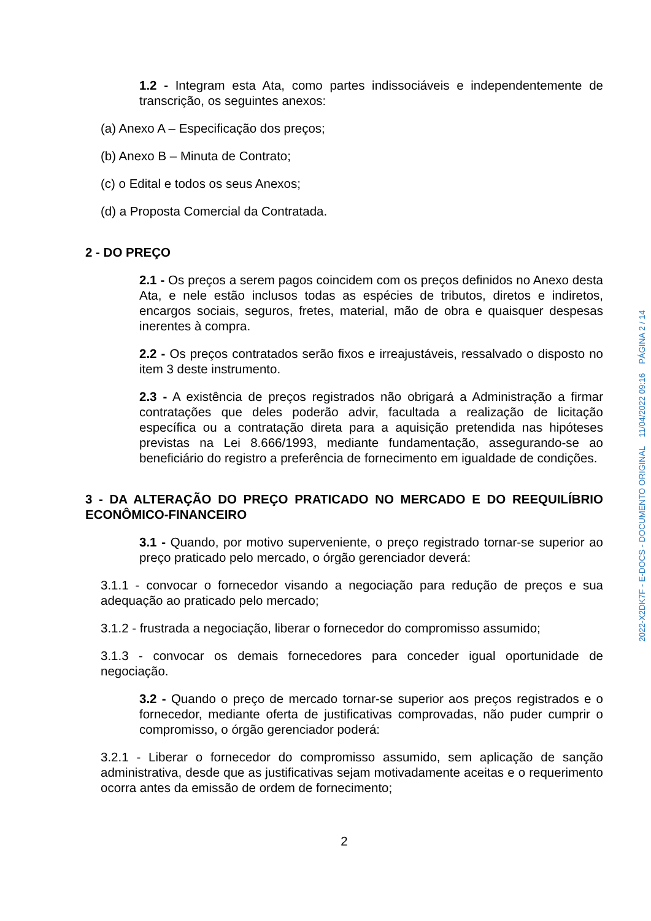1.2 - Integram esta Ata, como partes indissociáveis e independentemente de transcrição, os seguintes anexos:
(a) Anexo A – Especificação dos preços;
(b) Anexo B – Minuta de Contrato;
(c) o Edital e todos os seus Anexos;
(d) a Proposta Comercial da Contratada.
2 - DO PREÇO
2.1 - Os preços a serem pagos coincidem com os preços definidos no Anexo desta Ata, e nele estão inclusos todas as espécies de tributos, diretos e indiretos, encargos sociais, seguros, fretes, material, mão de obra e quaisquer despesas inerentes à compra.
2.2 - Os preços contratados serão fixos e irreajustáveis, ressalvado o disposto no item 3 deste instrumento.
2.3 - A existência de preços registrados não obrigará a Administração a firmar contratações que deles poderão advir, facultada a realização de licitação específica ou a contratação direta para a aquisição pretendida nas hipóteses previstas na Lei 8.666/1993, mediante fundamentação, assegurando-se ao beneficiário do registro a preferência de fornecimento em igualdade de condições.
3 - DA ALTERAÇÃO DO PREÇO PRATICADO NO MERCADO E DO REEQUILÍBRIO ECONÔMICO-FINANCEIRO
3.1 - Quando, por motivo superveniente, o preço registrado tornar-se superior ao preço praticado pelo mercado, o órgão gerenciador deverá:
3.1.1 - convocar o fornecedor visando a negociação para redução de preços e sua adequação ao praticado pelo mercado;
3.1.2 - frustrada a negociação, liberar o fornecedor do compromisso assumido;
3.1.3 - convocar os demais fornecedores para conceder igual oportunidade de negociação.
3.2 - Quando o preço de mercado tornar-se superior aos preços registrados e o fornecedor, mediante oferta de justificativas comprovadas, não puder cumprir o compromisso, o órgão gerenciador poderá:
3.2.1 - Liberar o fornecedor do compromisso assumido, sem aplicação de sanção administrativa, desde que as justificativas sejam motivadamente aceitas e o requerimento ocorra antes da emissão de ordem de fornecimento;
2
2022-X2DK7F - E-DOCS - DOCUMENTO ORIGINAL 11/04/2022 09:16 PÁGINA 2 / 14